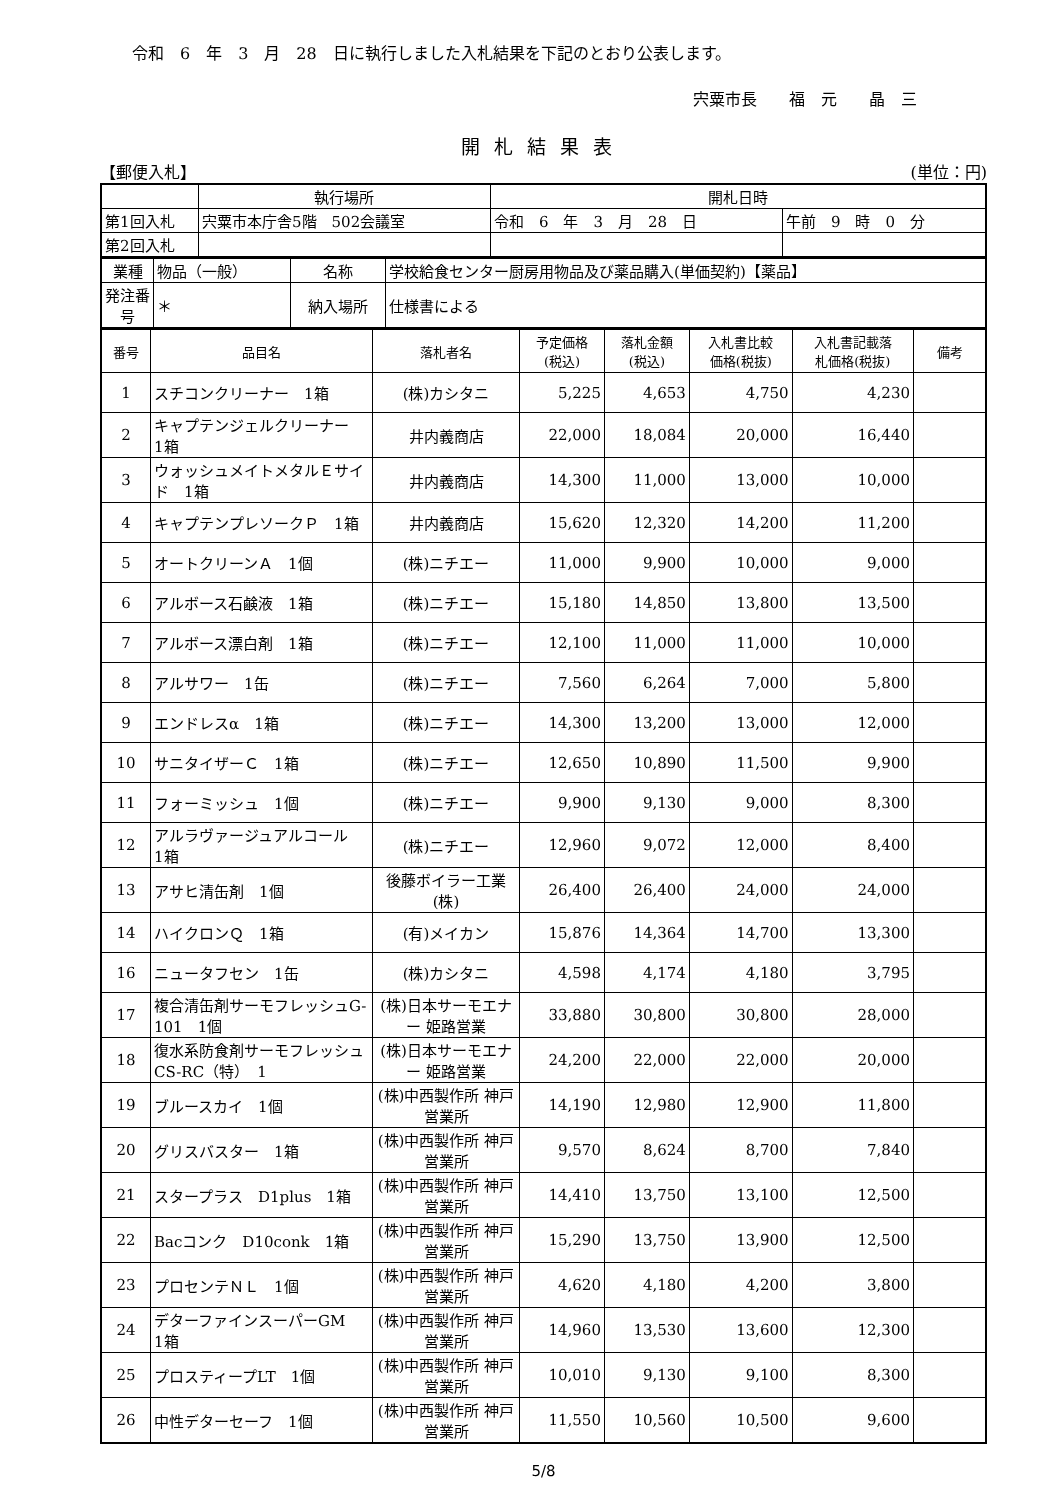令和　6　年　3　月　28　日に執行しました入札結果を下記のとおり公表します。
宍粟市長　　福　元　　晶　三
開札結果表
【郵便入札】 (単位：円)
| | 執行場所 | 開札日時 | |
| 第1回入札 | 宍粟市本庁舎5階 502会議室 | 令和 6 年 3 月 28 日 | 午前 9 時 0 分 |
| 第2回入札 | | | |
| 業種 | 物品（一般） | 名称 | 学校給食センター厨房用物品及び薬品購入(単価契約)【薬品】 |
| 発注番号 | ＊ | 納入場所 | 仕様書による |
| 番号 | 品目名 | 落札者名 | 予定価格 (税込) | 落札金額 (税込) | 入札書比較 価格(税抜) | 入札書記載落 札価格(税抜) | 備考 |
| --- | --- | --- | --- | --- | --- | --- | --- |
| 1 | スチコンクリーナー 1箱 | (株)カシタニ | 5,225 | 4,653 | 4,750 | 4,230 | |
| 2 | キャプテンジェルクリーナー 1箱 | 井内義商店 | 22,000 | 18,084 | 20,000 | 16,440 | |
| 3 | ウォッシュメイトメタルＥサイド 1箱 | 井内義商店 | 14,300 | 11,000 | 13,000 | 10,000 | |
| 4 | キャプテンプレソークＰ 1箱 | 井内義商店 | 15,620 | 12,320 | 14,200 | 11,200 | |
| 5 | オートクリーンＡ 1個 | (株)ニチエー | 11,000 | 9,900 | 10,000 | 9,000 | |
| 6 | アルボース石鹸液 1箱 | (株)ニチエー | 15,180 | 14,850 | 13,800 | 13,500 | |
| 7 | アルボース漂白剤 1箱 | (株)ニチエー | 12,100 | 11,000 | 11,000 | 10,000 | |
| 8 | アルサワー 1缶 | (株)ニチエー | 7,560 | 6,264 | 7,000 | 5,800 | |
| 9 | エンドレスα 1箱 | (株)ニチエー | 14,300 | 13,200 | 13,000 | 12,000 | |
| 10 | サニタイザーＣ 1箱 | (株)ニチエー | 12,650 | 10,890 | 11,500 | 9,900 | |
| 11 | フォーミッシュ 1個 | (株)ニチエー | 9,900 | 9,130 | 9,000 | 8,300 | |
| 12 | アルラヴァージュアルコール 1箱 | (株)ニチエー | 12,960 | 9,072 | 12,000 | 8,400 | |
| 13 | アサヒ清缶剤 1個 | 後藤ボイラー工業(株) | 26,400 | 26,400 | 24,000 | 24,000 | |
| 14 | ハイクロンＱ 1箱 | (有)メイカン | 15,876 | 14,364 | 14,700 | 13,300 | |
| 16 | ニュータフセン 1缶 | (株)カシタニ | 4,598 | 4,174 | 4,180 | 3,795 | |
| 17 | 複合清缶剤サーモフレッシュG-101 1個 | (株)日本サーモエナー 姫路営業 | 33,880 | 30,800 | 30,800 | 28,000 | |
| 18 | 復水系防食剤サーモフレッシュCS-RC（特） 1 | (株)日本サーモエナー 姫路営業 | 24,200 | 22,000 | 22,000 | 20,000 | |
| 19 | ブルースカイ 1個 | (株)中西製作所 神戸営業所 | 14,190 | 12,980 | 12,900 | 11,800 | |
| 20 | グリスバスター 1箱 | (株)中西製作所 神戸営業所 | 9,570 | 8,624 | 8,700 | 7,840 | |
| 21 | スタープラス D1plus 1箱 | (株)中西製作所 神戸営業所 | 14,410 | 13,750 | 13,100 | 12,500 | |
| 22 | Bacコンク D10conk 1箱 | (株)中西製作所 神戸営業所 | 15,290 | 13,750 | 13,900 | 12,500 | |
| 23 | プロセンテＮＬ 1個 | (株)中西製作所 神戸営業所 | 4,620 | 4,180 | 4,200 | 3,800 | |
| 24 | デターファインスーパーGM 1箱 | (株)中西製作所 神戸営業所 | 14,960 | 13,530 | 13,600 | 12,300 | |
| 25 | プロスティープLT 1個 | (株)中西製作所 神戸営業所 | 10,010 | 9,130 | 9,100 | 8,300 | |
| 26 | 中性デターセーフ 1個 | (株)中西製作所 神戸営業所 | 11,550 | 10,560 | 10,500 | 9,600 | |
5/8